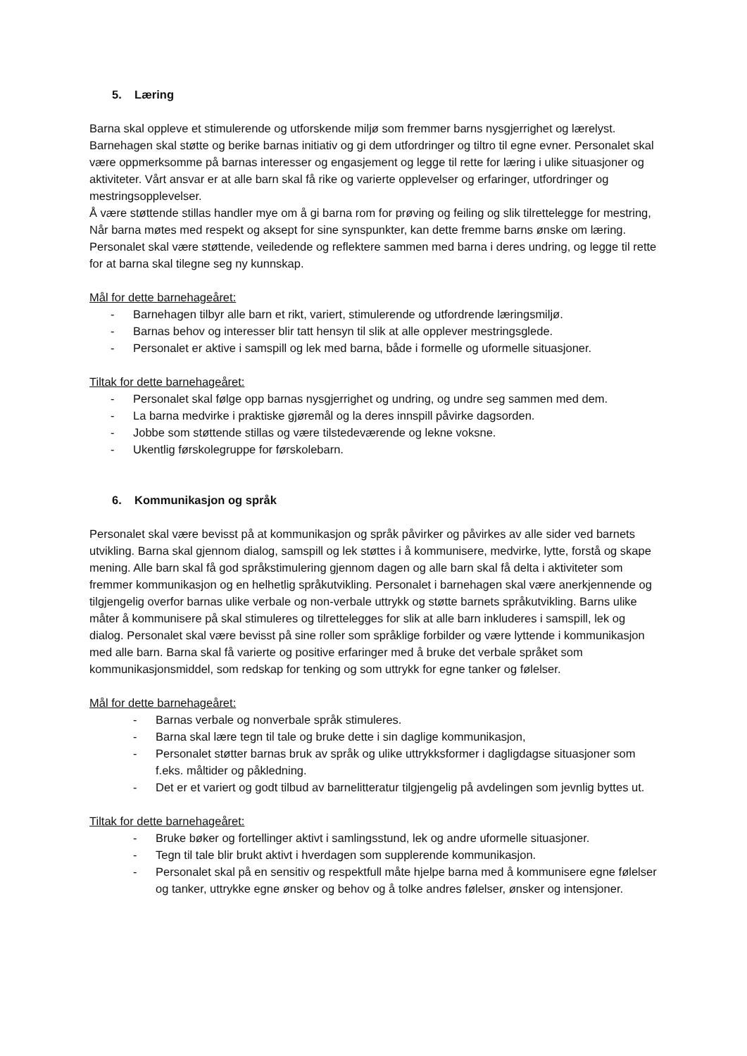5. Læring
Barna skal oppleve et stimulerende og utforskende miljø som fremmer barns nysgjerrighet og lærelyst. Barnehagen skal støtte og berike barnas initiativ og gi dem utfordringer og tiltro til egne evner. Personalet skal være oppmerksomme på barnas interesser og engasjement og legge til rette for læring i ulike situasjoner og aktiviteter. Vårt ansvar er at alle barn skal få rike og varierte opplevelser og erfaringer, utfordringer og mestringsopplevelser.
Å være støttende stillas handler mye om å gi barna rom for prøving og feiling og slik tilrettelegge for mestring, Når barna møtes med respekt og aksept for sine synspunkter, kan dette fremme barns ønske om læring. Personalet skal være støttende, veiledende og reflektere sammen med barna i deres undring, og legge til rette for at barna skal tilegne seg ny kunnskap.
Mål for dette barnehageåret:
- Barnehagen tilbyr alle barn et rikt, variert, stimulerende og utfordrende læringsmiljø.
- Barnas behov og interesser blir tatt hensyn til slik at alle opplever mestringsglede.
- Personalet er aktive i samspill og lek med barna, både i formelle og uformelle situasjoner.
Tiltak for dette barnehageåret:
- Personalet skal følge opp barnas nysgjerrighet og undring, og undre seg sammen med dem.
- La barna medvirke i praktiske gjøremål og la deres innspill påvirke dagsorden.
- Jobbe som støttende stillas og være tilstedeværende og lekne voksne.
- Ukentlig førskolegruppe for førskolebarn.
6. Kommunikasjon og språk
Personalet skal være bevisst på at kommunikasjon og språk påvirker og påvirkes av alle sider ved barnets utvikling. Barna skal gjennom dialog, samspill og lek støttes i å kommunisere, medvirke, lytte, forstå og skape mening. Alle barn skal få god språkstimulering gjennom dagen og alle barn skal få delta i aktiviteter som fremmer kommunikasjon og en helhetlig språkutvikling. Personalet i barnehagen skal være anerkjennende og tilgjengelig overfor barnas ulike verbale og non-verbale uttrykk og støtte barnets språkutvikling. Barns ulike måter å kommunisere på skal stimuleres og tilrettelegges for slik at alle barn inkluderes i samspill, lek og dialog. Personalet skal være bevisst på sine roller som språklige forbilder og være lyttende i kommunikasjon med alle barn. Barna skal få varierte og positive erfaringer med å bruke det verbale språket som kommunikasjonsmiddel, som redskap for tenking og som uttrykk for egne tanker og følelser.
Mål for dette barnehageåret:
- Barnas verbale og nonverbale språk stimuleres.
- Barna skal lære tegn til tale og bruke dette i sin daglige kommunikasjon,
- Personalet støtter barnas bruk av språk og ulike uttrykksformer i dagligdagse situasjoner som f.eks. måltider og påkledning.
- Det er et variert og godt tilbud av barnelitteratur tilgjengelig på avdelingen som jevnlig byttes ut.
Tiltak for dette barnehageåret:
- Bruke bøker og fortellinger aktivt i samlingsstund, lek og andre uformelle situasjoner.
- Tegn til tale blir brukt aktivt i hverdagen som supplerende kommunikasjon.
- Personalet skal på en sensitiv og respektfull måte hjelpe barna med å kommunisere egne følelser og tanker, uttrykke egne ønsker og behov og å tolke andres følelser, ønsker og intensjoner.